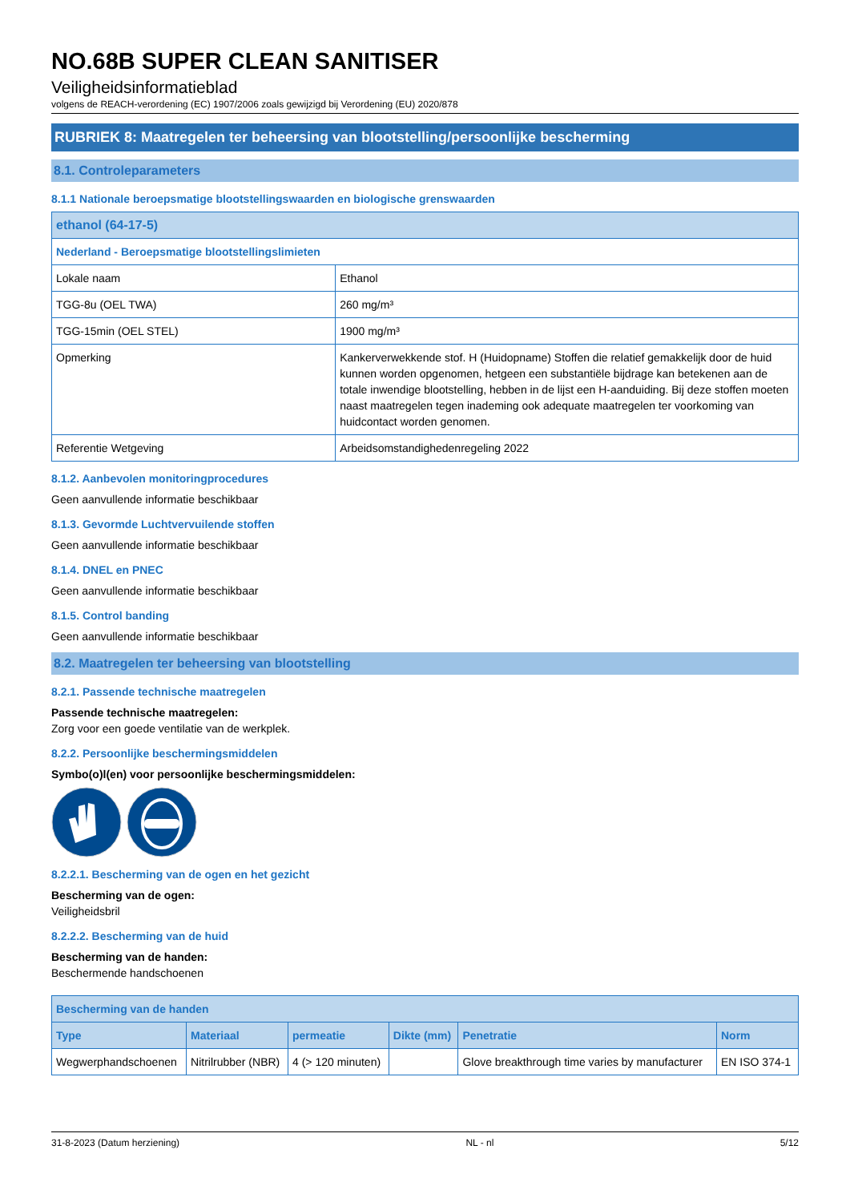NO.68B SUPER CLEAN SANITISER
Veiligheidsinformatieblad
volgens de REACH-verordening (EC) 1907/2006 zoals gewijzigd bij Verordening (EU) 2020/878
RUBRIEK 8: Maatregelen ter beheersing van blootstelling/persoonlijke bescherming
8.1. Controleparameters
8.1.1 Nationale beroepsmatige blootstellingswaarden en biologische grenswaarden
| ethanol (64-17-5) | |
| Nederland - Beroepsmatige blootstellingslimieten | |
| Lokale naam | Ethanol |
| TGG-8u (OEL TWA) | 260 mg/m³ |
| TGG-15min (OEL STEL) | 1900 mg/m³ |
| Opmerking | Kankerverwekkende stof. H (Huidopname) Stoffen die relatief gemakkelijk door de huid kunnen worden opgenomen, hetgeen een substantiële bijdrage kan betekenen aan de totale inwendige blootstelling, hebben in de lijst een H-aanduiding. Bij deze stoffen moeten naast maatregelen tegen inademing ook adequate maatregelen ter voorkoming van huidcontact worden genomen. |
| Referentie Wetgeving | Arbeidsomstandighedenregeling 2022 |
8.1.2. Aanbevolen monitoringprocedures
Geen aanvullende informatie beschikbaar
8.1.3. Gevormde Luchtvervuilende stoffen
Geen aanvullende informatie beschikbaar
8.1.4. DNEL en PNEC
Geen aanvullende informatie beschikbaar
8.1.5. Control banding
Geen aanvullende informatie beschikbaar
8.2. Maatregelen ter beheersing van blootstelling
8.2.1. Passende technische maatregelen
Passende technische maatregelen:
Zorg voor een goede ventilatie van de werkplek.
8.2.2. Persoonlijke beschermingsmiddelen
Symbo(o)l(en) voor persoonlijke beschermingsmiddelen:
8.2.2.1. Bescherming van de ogen en het gezicht
Bescherming van de ogen:
Veiligheidsbril
8.2.2.2. Bescherming van de huid
Bescherming van de handen:
Beschermende handschoenen
| Bescherming van de handen | | | | | |
| Type | Materiaal | permeatie | Dikte (mm) | Penetratie | Norm |
| Wegwerphandschoenen | Nitrilrubber (NBR) | 4 (> 120 minuten) | | Glove breakthrough time varies by manufacturer | EN ISO 374-1 |
31-8-2023 (Datum herziening) NL - nl 5/12